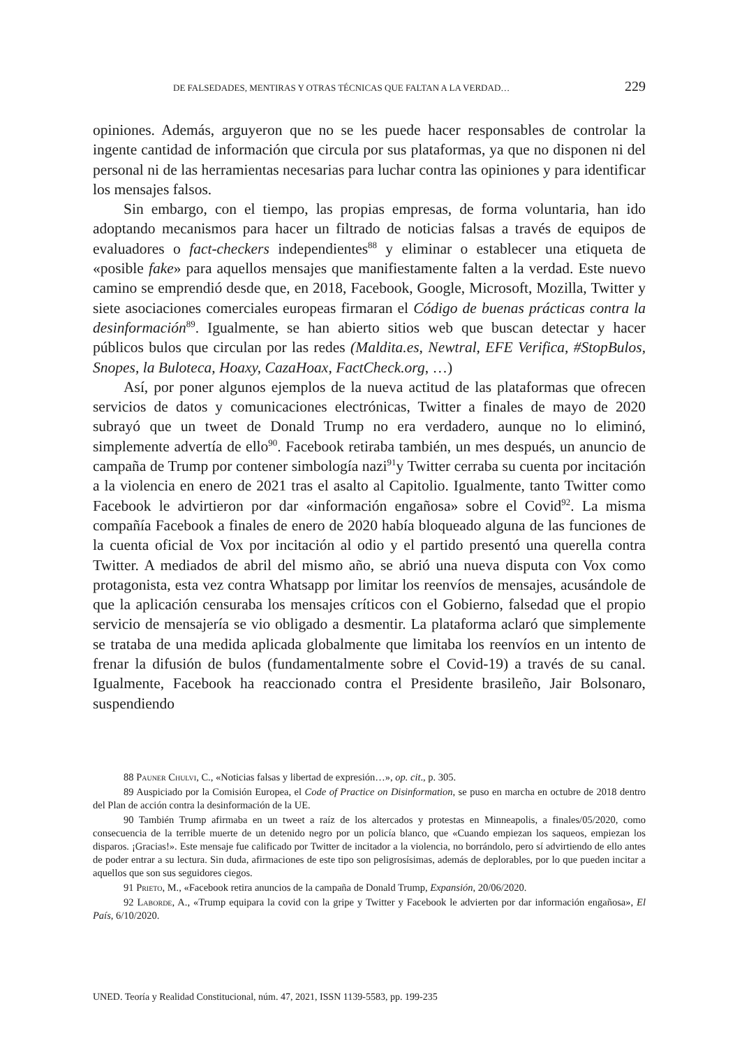DE FALSEDADES, MENTIRAS Y OTRAS TÉCNICAS QUE FALTAN A LA VERDAD… 229
opiniones. Además, arguyeron que no se les puede hacer responsables de controlar la ingente cantidad de información que circula por sus plataformas, ya que no disponen ni del personal ni de las herramientas necesarias para luchar contra las opiniones y para identificar los mensajes falsos.
Sin embargo, con el tiempo, las propias empresas, de forma voluntaria, han ido adoptando mecanismos para hacer un filtrado de noticias falsas a través de equipos de evaluadores o fact-checkers independientes<sup>88</sup> y eliminar o establecer una etiqueta de «posible fake» para aquellos mensajes que manifiestamente falten a la verdad. Este nuevo camino se emprendió desde que, en 2018, Facebook, Google, Microsoft, Mozilla, Twitter y siete asociaciones comerciales europeas firmaran el Código de buenas prácticas contra la desinformación<sup>89</sup>. Igualmente, se han abierto sitios web que buscan detectar y hacer públicos bulos que circulan por las redes (Maldita.es, Newtral, EFE Verifica, #StopBulos, Snopes, la Buloteca, Hoaxy, CazaHoax, FactCheck.org, …)
Así, por poner algunos ejemplos de la nueva actitud de las plataformas que ofrecen servicios de datos y comunicaciones electrónicas, Twitter a finales de mayo de 2020 subrayó que un tweet de Donald Trump no era verdadero, aunque no lo eliminó, simplemente advertía de ello<sup>90</sup>. Facebook retiraba también, un mes después, un anuncio de campaña de Trump por contener simbología nazi<sup>91</sup>y Twitter cerraba su cuenta por incitación a la violencia en enero de 2021 tras el asalto al Capitolio. Igualmente, tanto Twitter como Facebook le advirtieron por dar «información engañosa» sobre el Covid<sup>92</sup>. La misma compañía Facebook a finales de enero de 2020 había bloqueado alguna de las funciones de la cuenta oficial de Vox por incitación al odio y el partido presentó una querella contra Twitter. A mediados de abril del mismo año, se abrió una nueva disputa con Vox como protagonista, esta vez contra Whatsapp por limitar los reenvíos de mensajes, acusándole de que la aplicación censuraba los mensajes críticos con el Gobierno, falsedad que el propio servicio de mensajería se vio obligado a desmentir. La plataforma aclaró que simplemente se trataba de una medida aplicada globalmente que limitaba los reenvíos en un intento de frenar la difusión de bulos (fundamentalmente sobre el Covid-19) a través de su canal. Igualmente, Facebook ha reaccionado contra el Presidente brasileño, Jair Bolsonaro, suspendiendo
88 Pauner Chulvi, C., «Noticias falsas y libertad de expresión…», op. cit., p. 305.
89 Auspiciado por la Comisión Europea, el Code of Practice on Disinformation, se puso en marcha en octubre de 2018 dentro del Plan de acción contra la desinformación de la UE.
90 También Trump afirmaba en un tweet a raíz de los altercados y protestas en Minneapolis, a finales/05/2020, como consecuencia de la terrible muerte de un detenido negro por un policía blanco, que «Cuando empiezan los saqueos, empiezan los disparos. ¡Gracias!». Este mensaje fue calificado por Twitter de incitador a la violencia, no borrándolo, pero sí advirtiendo de ello antes de poder entrar a su lectura. Sin duda, afirmaciones de este tipo son peligrosísimas, además de deplorables, por lo que pueden incitar a aquellos que son sus seguidores ciegos.
91 Prieto, M., «Facebook retira anuncios de la campaña de Donald Trump, Expansión, 20/06/2020.
92 Laborde, A., «Trump equipara la covid con la gripe y Twitter y Facebook le advierten por dar información engañosa», El País, 6/10/2020.
UNED. Teoría y Realidad Constitucional, núm. 47, 2021, ISSN 1139-5583, pp. 199-235